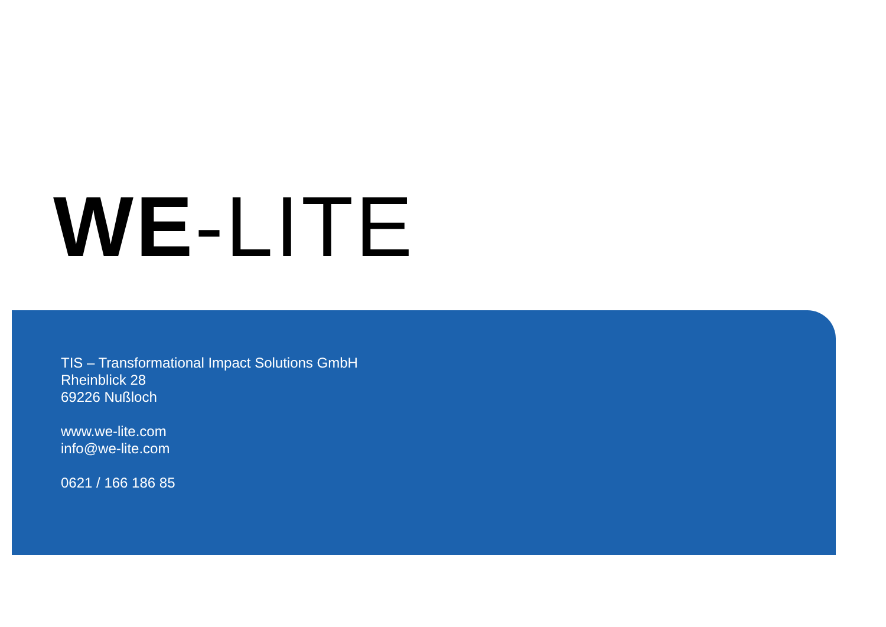WE-LITE
TIS – Transformational Impact Solutions GmbH
Rheinblick 28
69226 Nußloch
www.we-lite.com
info@we-lite.com
0621 / 166 186 85